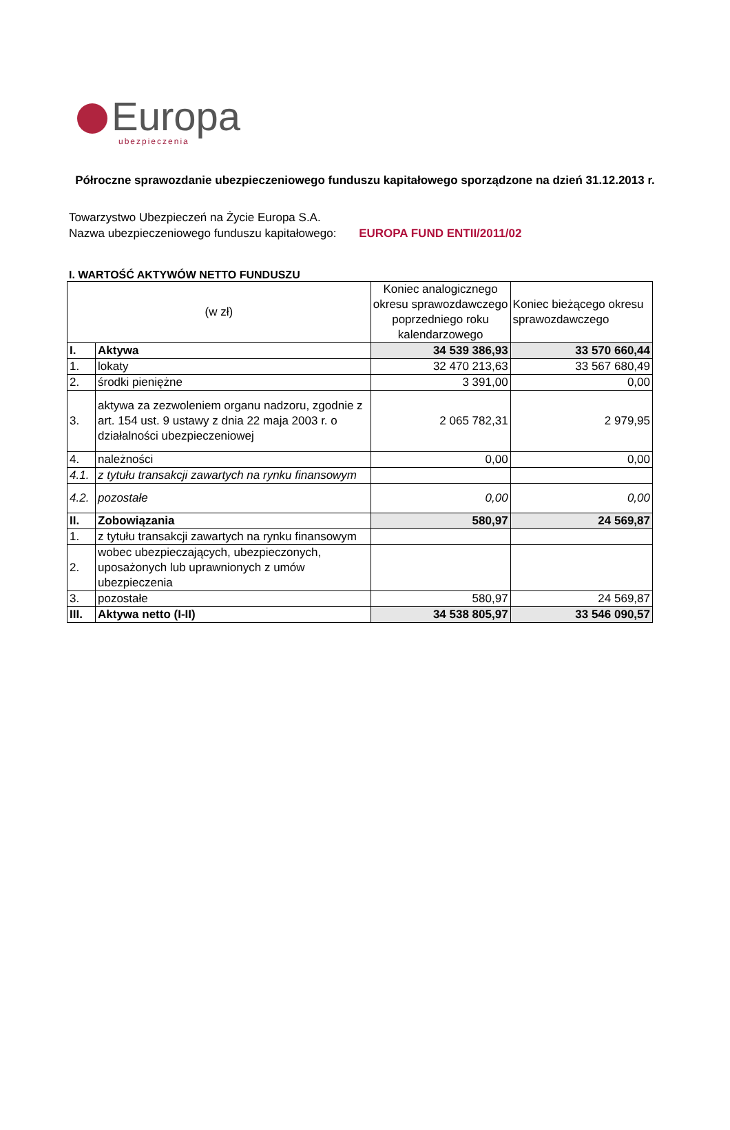Europa
ubezpieczenia
Półroczne sprawozdanie ubezpieczeniowego funduszu kapitałowego sporządzone na dzień 31.12.2013 r.
Towarzystwo Ubezpieczeń na Życie Europa S.A.
Nazwa ubezpieczeniowego funduszu kapitałowego: EUROPA FUND ENTII/2011/02
I. WARTOŚĆ AKTYWÓW NETTO FUNDUSZU
| (w zł) | | Koniec analogicznego okresu sprawozdawczego poprzedniego roku kalendarzowego | Koniec bieżącego okresu sprawozdawczego |
| --- | --- | --- | --- |
| I. | Aktywa | 34 539 386,93 | 33 570 660,44 |
| 1. | lokaty | 32 470 213,63 | 33 567 680,49 |
| 2. | środki pieniężne | 3 391,00 | 0,00 |
| 3. | aktywa za zezwoleniem organu nadzoru, zgodnie z art. 154 ust. 9 ustawy z dnia 22 maja 2003 r. o działalności ubezpieczeniowej | 2 065 782,31 | 2 979,95 |
| 4. | należności | 0,00 | 0,00 |
| 4.1. | z tytułu transakcji zawartych na rynku finansowym | | |
| 4.2. | pozostałe | 0,00 | 0,00 |
| II. | Zobowiązania | 580,97 | 24 569,87 |
| 1. | z tytułu transakcji zawartych na rynku finansowym | | |
| 2. | wobec ubezpieczających, ubezpieczonych, uposażonych lub uprawnionych z umów ubezpieczenia | | |
| 3. | pozostałe | 580,97 | 24 569,87 |
| III. | Aktywa netto (I-II) | 34 538 805,97 | 33 546 090,57 |